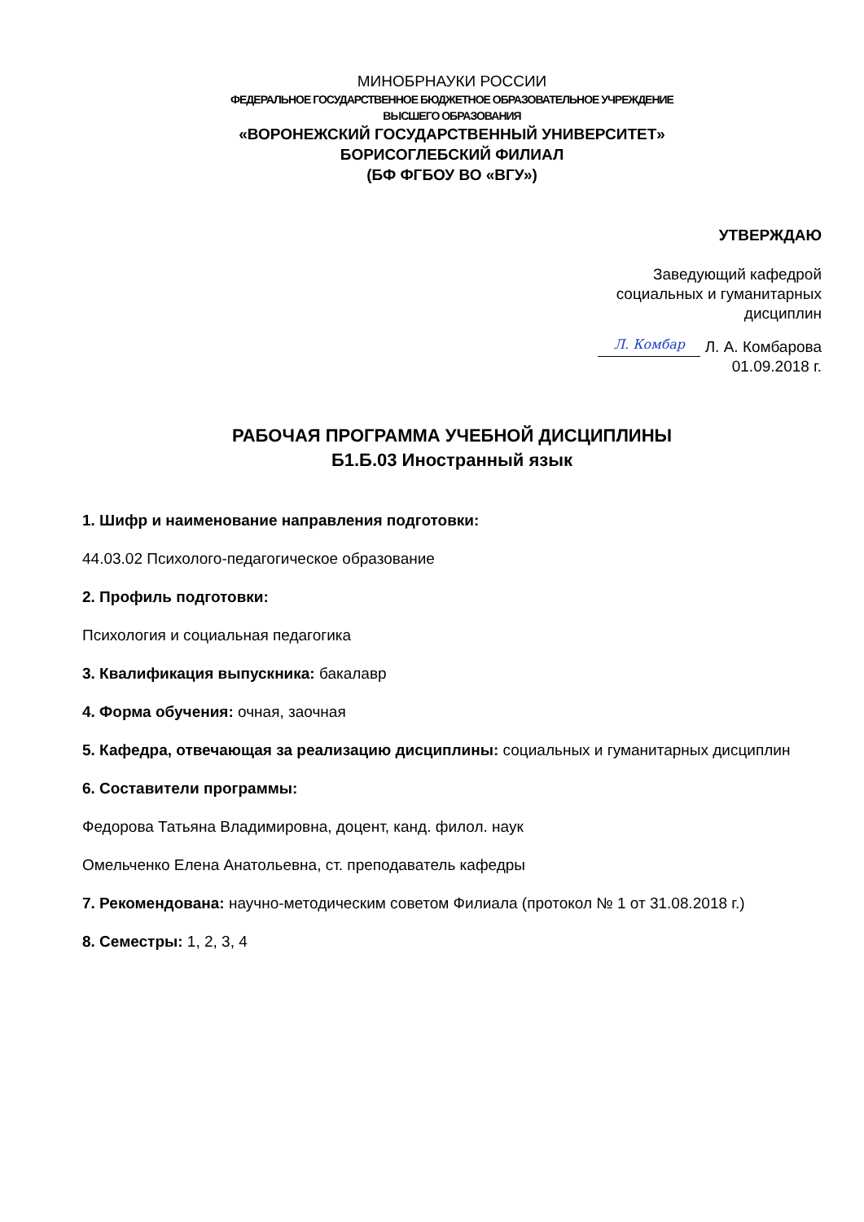МИНОБРНАУКИ РОССИИ
ФЕДЕРАЛЬНОЕ ГОСУДАРСТВЕННОЕ БЮДЖЕТНОЕ ОБРАЗОВАТЕЛЬНОЕ УЧРЕЖДЕНИЕ
ВЫСШЕГО ОБРАЗОВАНИЯ
«ВОРОНЕЖСКИЙ ГОСУДАРСТВЕННЫЙ УНИВЕРСИТЕТ»
БОРИСОГЛЕБСКИЙ ФИЛИАЛ
(БФ ФГБОУ ВО «ВГУ»)
УТВЕРЖДАЮ
Заведующий кафедрой
социальных и гуманитарных
дисциплин
Л. Комбар Л. А. Комбарова
01.09.2018 г.
РАБОЧАЯ ПРОГРАММА УЧЕБНОЙ ДИСЦИПЛИНЫ
Б1.Б.03 Иностранный язык
1. Шифр и наименование направления подготовки:
44.03.02 Психолого-педагогическое образование
2. Профиль подготовки:
Психология и социальная педагогика
3. Квалификация выпускника: бакалавр
4. Форма обучения: очная, заочная
5. Кафедра, отвечающая за реализацию дисциплины: социальных и гуманитарных дисциплин
6. Составители программы:
Федорова Татьяна Владимировна, доцент, канд. филол. наук
Омельченко Елена Анатольевна, ст. преподаватель кафедры
7. Рекомендована: научно-методическим советом Филиала (протокол № 1 от 31.08.2018 г.)
8. Семестры: 1, 2, 3, 4